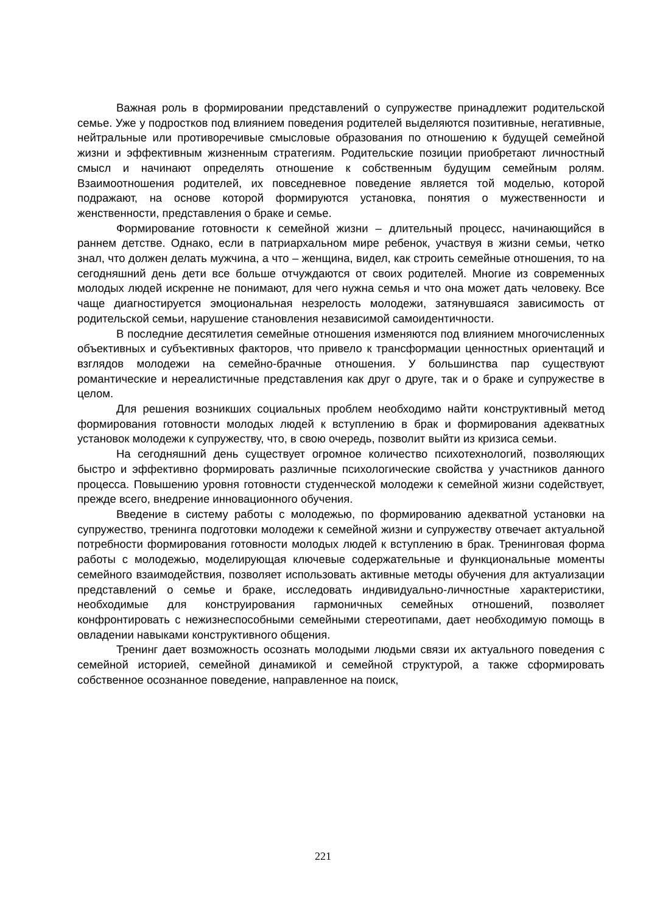Важная роль в формировании представлений о супружестве принадлежит родительской семье. Уже у подростков под влиянием поведения родителей выделяются позитивные, негативные, нейтральные или противоречивые смысловые образования по отношению к будущей семейной жизни и эффективным жизненным стратегиям. Родительские позиции приобретают личностный смысл и начинают определять отношение к собственным будущим семейным ролям. Взаимоотношения родителей, их повседневное поведение является той моделью, которой подражают, на основе которой формируются установка, понятия о мужественности и женственности, представления о браке и семье.
Формирование готовности к семейной жизни – длительный процесс, начинающийся в раннем детстве. Однако, если в патриархальном мире ребенок, участвуя в жизни семьи, четко знал, что должен делать мужчина, а что – женщина, видел, как строить семейные отношения, то на сегодняшний день дети все больше отчуждаются от своих родителей. Многие из современных молодых людей искренне не понимают, для чего нужна семья и что она может дать человеку. Все чаще диагностируется эмоциональная незрелость молодежи, затянувшаяся зависимость от родительской семьи, нарушение становления независимой самоидентичности.
В последние десятилетия семейные отношения изменяются под влиянием многочисленных объективных и субъективных факторов, что привело к трансформации ценностных ориентаций и взглядов молодежи на семейно-брачные отношения. У большинства пар существуют романтические и нереалистичные представления как друг о друге, так и о браке и супружестве в целом.
Для решения возникших социальных проблем необходимо найти конструктивный метод формирования готовности молодых людей к вступлению в брак и формирования адекватных установок молодежи к супружеству, что, в свою очередь, позволит выйти из кризиса семьи.
На сегодняшний день существует огромное количество психотехнологий, позволяющих быстро и эффективно формировать различные психологические свойства у участников данного процесса. Повышению уровня готовности студенческой молодежи к семейной жизни содействует, прежде всего, внедрение инновационного обучения.
Введение в систему работы с молодежью, по формированию адекватной установки на супружество, тренинга подготовки молодежи к семейной жизни и супружеству отвечает актуальной потребности формирования готовности молодых людей к вступлению в брак. Тренинговая форма работы с молодежью, моделирующая ключевые содержательные и функциональные моменты семейного взаимодействия, позволяет использовать активные методы обучения для актуализации представлений о семье и браке, исследовать индивидуально-личностные характеристики, необходимые для конструирования гармоничных семейных отношений, позволяет конфронтировать с нежизнеспособными семейными стереотипами, дает необходимую помощь в овладении навыками конструктивного общения.
Тренинг дает возможность осознать молодыми людьми связи их актуального поведения с семейной историей, семейной динамикой и семейной структурой, а также сформировать собственное осознанное поведение, направленное на поиск,
221